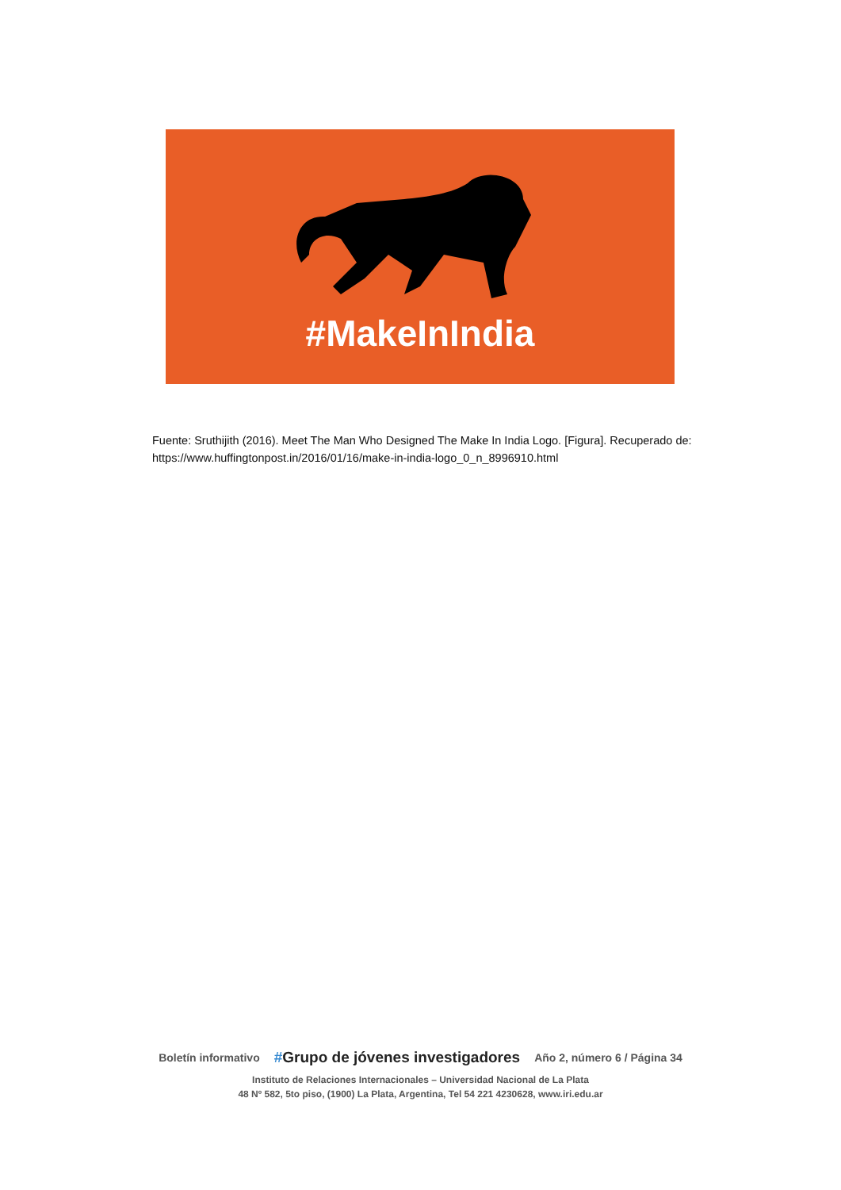#MakeInIndia
Fuente: Sruthijith (2016). Meet The Man Who Designed The Make In India Logo. [Figura]. Recuperado de:
https://www.huffingtonpost.in/2016/01/16/make-in-india-logo_0_n_8996910.html
Boletín informativo #Grupo de jóvenes investigadores Año 2, número 6 / Página 34
Instituto de Relaciones Internacionales – Universidad Nacional de La Plata
48 Nº 582, 5to piso, (1900) La Plata, Argentina, Tel 54 221 4230628, www.iri.edu.ar